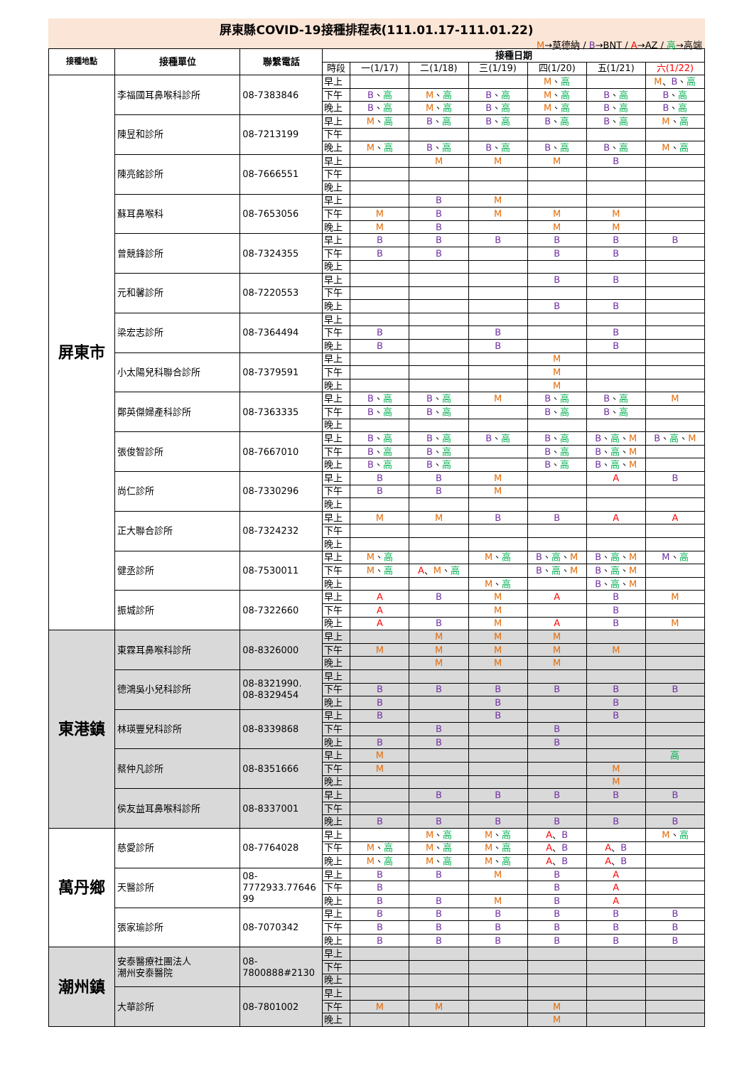屏東縣COVID-19接種排程表(111.01.17-111.01.22)
M→莫德納 / B→BNT / A→AZ / 高→高端
| 接種地點 | 接種單位 | 聯繫電話 | 接種日期 | | | | | | |
| --- | --- | --- | --- | --- | --- | --- | --- | --- | --- |
| | | | 時段 | 一(1/17) | 二(1/18) | 三(1/19) | 四(1/20) | 五(1/21) | 六(1/22) |
| 屏東市 | 李福國耳鼻喉科診所 | 08-7383846 | 早上 | | | | M 、 高 | | M 、 B 、 高 |
| | | | 下午 | B 、 高 | M 、 高 | B 、 高 | M 、 高 | B 、 高 | B 、 高 |
| | | | 晚上 | B 、 高 | M 、 高 | B 、 高 | M 、 高 | B 、 高 | B 、 高 |
| | 陳昱和診所 | 08-7213199 | 早上 | M 、 高 | B 、 高 | B 、 高 | B 、 高 | B 、 高 | M 、 高 |
| | | | 下午 | | | | | | |
| | | | 晚上 | M 、 高 | B 、 高 | B 、 高 | B 、 高 | B 、 高 | M 、 高 |
| | 陳亮銘診所 | 08-7666551 | 早上 | | M | M | M | B | |
| | | | 下午 | | | | | | |
| | | | 晚上 | | | | | | |
| | 蘇耳鼻喉科 | 08-7653056 | 早上 | | B | M | | | |
| | | | 下午 | M | B | M | M | M | |
| | | | 晚上 | M | B | | M | M | |
| | 曾競鋒診所 | 08-7324355 | 早上 | B | B | B | B | B | B |
| | | | 下午 | B | B | | B | B | |
| | | | 晚上 | | | | | | |
| | 元和馨診所 | 08-7220553 | 早上 | | | | B | B | |
| | | | 下午 | | | | | | |
| | | | 晚上 | | | | B | B | |
| | 梁宏志診所 | 08-7364494 | 早上 | | | | | | |
| | | | 下午 | B | | B | | B | |
| | | | 晚上 | B | | B | | B | |
| | 小太陽兒科聯合診所 | 08-7379591 | 早上 | | | | M | | |
| | | | 下午 | | | | M | | |
| | | | 晚上 | | | | M | | |
| | 鄭英傑婦產科診所 | 08-7363335 | 早上 | B 、 高 | B 、 高 | M | B 、 高 | B 、 高 | M |
| | | | 下午 | B 、 高 | B 、 高 | | B 、 高 | B 、 高 | |
| | | | 晚上 | | | | | | |
| | 張俊智診所 | 08-7667010 | 早上 | B 、 高 | B 、 高 | B 、 高 | B 、 高 | B 、 高 、 M | B 、 高 、 M |
| | | | 下午 | B 、 高 | B 、 高 | | B 、 高 | B 、 高 、 M | |
| | | | 晚上 | B 、 高 | B 、 高 | | B 、 高 | B 、 高 、 M | |
| | 尚仁診所 | 08-7330296 | 早上 | B | B | M | | A | B |
| | | | 下午 | B | B | M | | | |
| | | | 晚上 | | | | | | |
| | 正大聯合診所 | 08-7324232 | 早上 | M | M | B | B | A | A |
| | | | 下午 | | | | | | |
| | | | 晚上 | | | | | | |
| | 健丞診所 | 08-7530011 | 早上 | M 、 高 | | M 、 高 | B 、 高 、 M | B 、 高 、 M | M 、 高 |
| | | | 下午 | M 、 高 | A 、 M 、 高 | | B 、 高 、 M | B 、 高 、 M | |
| | | | 晚上 | | | M 、 高 | | B 、 高 、 M | |
| | 振城診所 | 08-7322660 | 早上 | A | B | M | A | B | M |
| | | | 下午 | A | | M | | B | |
| | | | 晚上 | A | B | M | A | B | M |
| 東港鎮 | 東霖耳鼻喉科診所 | 08-8326000 | 早上 | | M | M | M | | |
| | | | 下午 | M | M | M | M | M | |
| | | | 晚上 | | M | M | M | | |
| | 德鴻吳小兒科診所 | 08-8321990. 08-8329454 | 早上 | | | | | | |
| | | | 下午 | B | B | B | B | B | B |
| | | | 晚上 | B | | B | | B | |
| | 林瑛豐兒科診所 | 08-8339868 | 早上 | B | | B | | B | |
| | | | 下午 | | B | | B | | |
| | | | 晚上 | B | B | | B | | |
| | 蔡仲凡診所 | 08-8351666 | 早上 | M | | | | | 高 |
| | | | 下午 | M | | | | M | |
| | | | 晚上 | | | | | M | |
| | 侯友益耳鼻喉科診所 | 08-8337001 | 早上 | | B | B | B | B | B |
| | | | 下午 | | | | | | |
| | | | 晚上 | B | B | B | B | B | B |
| 萬丹鄉 | 慈愛診所 | 08-7764028 | 早上 | | M 、 高 | M 、 高 | A 、 B | | M 、 高 |
| | | | 下午 | M 、 高 | M 、 高 | M 、 高 | A 、 B | A 、 B | |
| | | | 晚上 | M 、 高 | M 、 高 | M 、 高 | A 、 B | A 、 B | |
| | 天醫診所 | 08- 7772933.77646 99 | 早上 | B | B | M | B | A | |
| | | | 下午 | B | | | B | A | |
| | | | 晚上 | B | B | M | B | A | |
| | 張家瑜診所 | 08-7070342 | 早上 | B | B | B | B | B | B |
| | | | 下午 | B | B | B | B | B | B |
| | | | 晚上 | B | B | B | B | B | B |
| 潮州鎮 | 安泰醫療社團法人 潮州安泰醫院 | 08- 7800888#2130 | 早上 | | | | | | |
| | | | 下午 | | | | | | |
| | | | 晚上 | | | | | | |
| | 大華診所 | 08-7801002 | 早上 | | | | | | |
| | | | 下午 | M | M | | M | | |
| | | | 晚上 | | | | M | | |